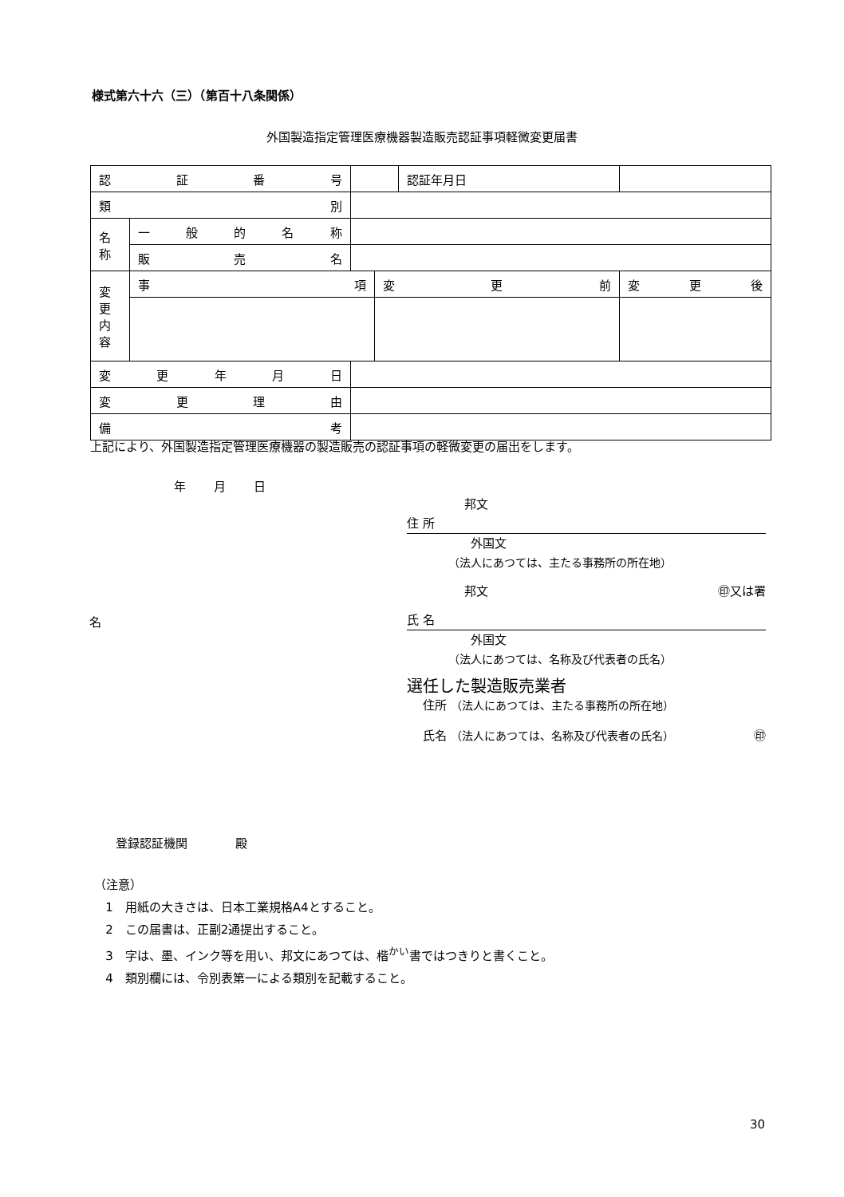様式第六十六（三）（第百十八条関係）
外国製造指定管理医療機器製造販売認証事項軽微変更届書
| 認 証 番 号 | | | | 認証年月日 | |
| 類 別 | | | | | |
| 名称 | 一 般 的 名 称 | | | | |
| | 販 売 名 | | | | |
| 変更内容 | 事 項 | | 変 更 前 | | 変 更 後 |
| 変 更 年 月 日 | | | | | |
| 変 更 理 由 | | | | | |
| 備 考 | | | | | |
上記により、外国製造指定管理医療機器の製造販売の認証事項の軽微変更の届出をします。
年 月 日
邦文
住 所
外国文
（法人にあつては、主たる事務所の所在地）
邦文 ㊞又は署
氏 名
外国文
（法人にあつては、名称及び代表者の氏名）
選任した製造販売業者
住所 （法人にあつては、主たる事務所の所在地）
氏名 （法人にあつては、名称及び代表者の氏名） ㊞
名
登録認証機関　　　　殿
（注意）
1　用紙の大きさは、日本工業規格A4とすること。
2　この届書は、正副2通提出すること。
3　字は、墨、インク等を用い、邦文にあつては、楷<sup>かい</sup>書ではつきりと書くこと。
4　類別欄には、令別表第一による類別を記載すること。
30